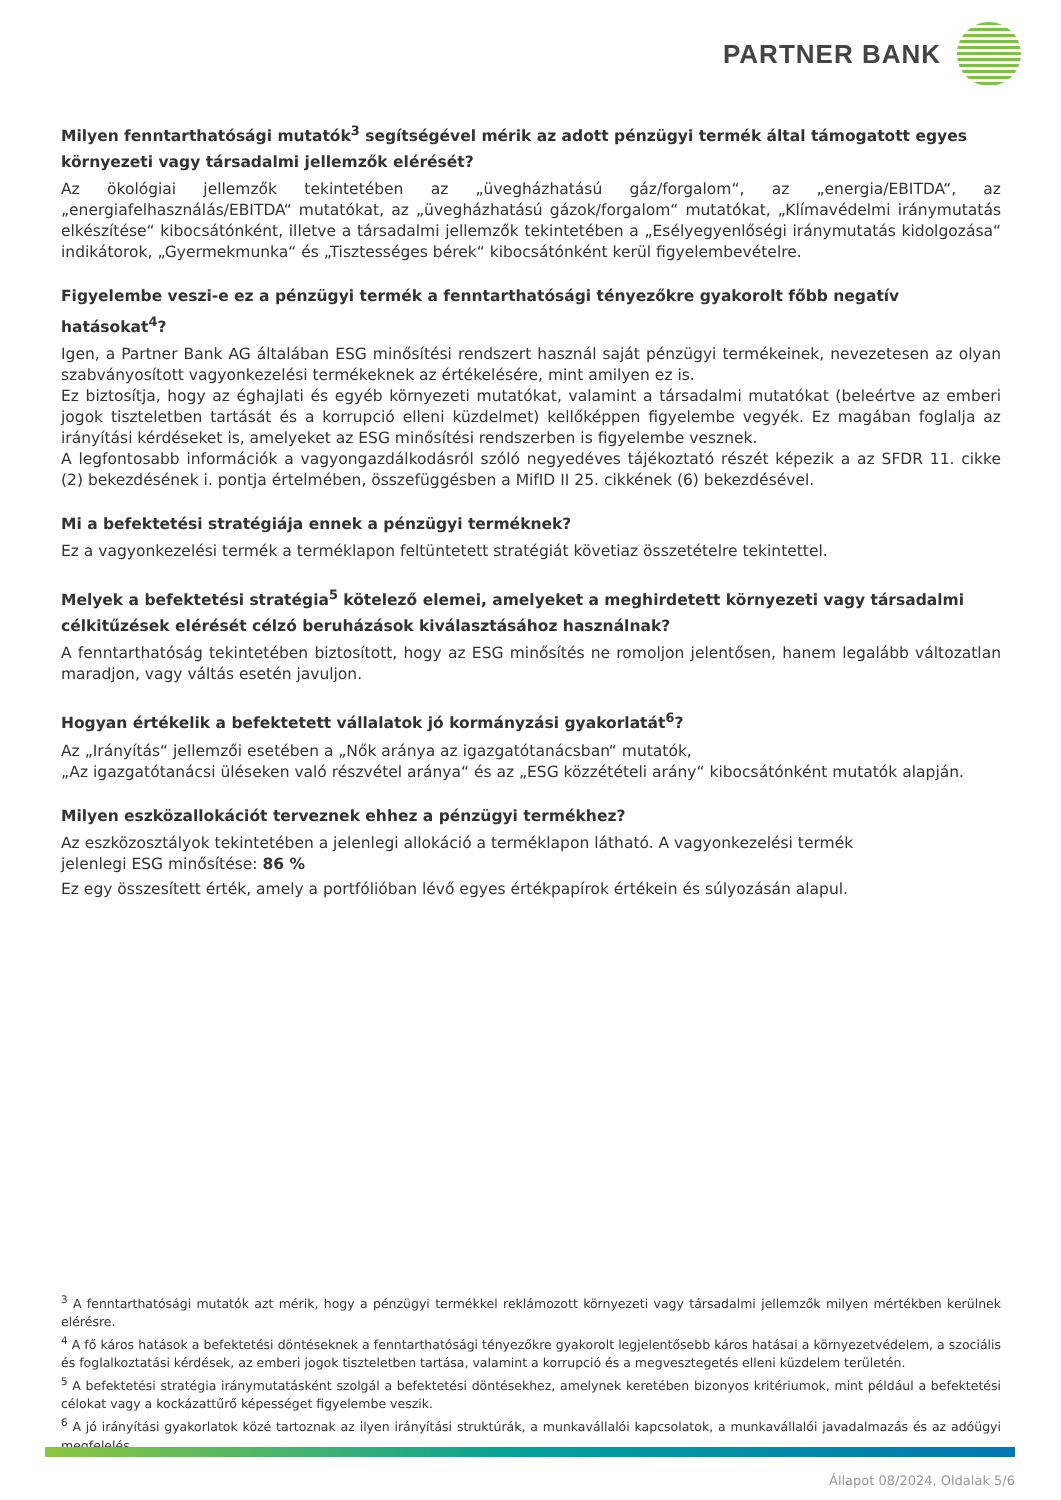PARTNER BANK
Milyen fenntarthatósági mutatók<sup>3</sup> segítségével mérik az adott pénzügyi termék által támogatott egyes környezeti vagy társadalmi jellemzők elérését?
Az ökológiai jellemzők tekintetében az „üvegházhatású gáz/forgalom“, az „energia/EBITDA“, az „energiafelhasználás/EBITDA“ mutatókat, az „üvegházhatású gázok/forgalom“ mutatókat, „Klímavédelmi iránymutatás elkészítése“ kibocsátónként, illetve a társadalmi jellemzők tekintetében a „Esélyegyenlőségi iránymutatás kidolgozása“ indikátorok, „Gyermekmunka“ és „Tisztességes bérek“ kibocsátónként kerül figyelembevételre.
Figyelembe veszi-e ez a pénzügyi termék a fenntarthatósági tényezőkre gyakorolt főbb negatív hatásokat<sup>4</sup>?
Igen, a Partner Bank AG általában ESG minősítési rendszert használ saját pénzügyi termékeinek, nevezetesen az olyan szabványosított vagyonkezelési termékeknek az értékelésére, mint amilyen ez is.
Ez biztosítja, hogy az éghajlati és egyéb környezeti mutatókat, valamint a társadalmi mutatókat (beleértve az emberi jogok tiszteletben tartását és a korrupció elleni küzdelmet) kellőképpen figyelembe vegyék. Ez magában foglalja az irányítási kérdéseket is, amelyeket az ESG minősítési rendszerben is figyelembe vesznek.
A legfontosabb információk a vagyongazdálkodásról szóló negyedéves tájékoztató részét képezik a az SFDR 11. cikke (2) bekezdésének i. pontja értelmében, összefüggésben a MifID II 25. cikkének (6) bekezdésével.
Mi a befektetési stratégiája ennek a pénzügyi terméknek?
Ez a vagyonkezelési termék a terméklapon feltüntetett stratégiát követiaz összetételre tekintettel.
Melyek a befektetési stratégia<sup>5</sup> kötelező elemei, amelyeket a meghirdetett környezeti vagy társadalmi célkitűzések elérését célzó beruházások kiválasztásához használnak?
A fenntarthatóság tekintetében biztosított, hogy az ESG minősítés ne romoljon jelentősen, hanem legalább változatlan maradjon, vagy váltás esetén javuljon.
Hogyan értékelik a befektetett vállalatok jó kormányzási gyakorlatát<sup>6</sup>?
Az „Irányítás“ jellemzői esetében a „Nők aránya az igazgatótanácsban“ mutatók,
„Az igazgatótanácsi üléseken való részvétel aránya“ és az „ESG közzétételi arány“ kibocsátónként mutatók alapján.
Milyen eszközallokációt terveznek ehhez a pénzügyi termékhez?
Az eszközosztályok tekintetében a jelenlegi allokáció a terméklapon látható. A vagyonkezelési termék
jelenlegi ESG minősítése: 86 %
Ez egy összesített érték, amely a portfólióban lévő egyes értékpapírok értékein és súlyozásán alapul.
<sup>3</sup> A fenntarthatósági mutatók azt mérik, hogy a pénzügyi termékkel reklámozott környezeti vagy társadalmi jellemzők milyen mértékben kerülnek elérésre.
<sup>4</sup> A fő káros hatások a befektetési döntéseknek a fenntarthatósági tényezőkre gyakorolt legjelentősebb káros hatásai a környezetvédelem, a szociális és foglalkoztatási kérdések, az emberi jogok tiszteletben tartása, valamint a korrupció és a megvesztegetés elleni küzdelem területén.
<sup>5</sup> A befektetési stratégia iránymutatásként szolgál a befektetési döntésekhez, amelynek keretében bizonyos kritériumok, mint például a befektetési célokat vagy a kockázattűrő képességet figyelembe veszik.
<sup>6</sup> A jó irányítási gyakorlatok közé tartoznak az ilyen irányítási struktúrák, a munkavállalói kapcsolatok, a munkavállalói javadalmazás és az adóügyi megfelelés.
Állapot 08/2024, Oldalak 5/6